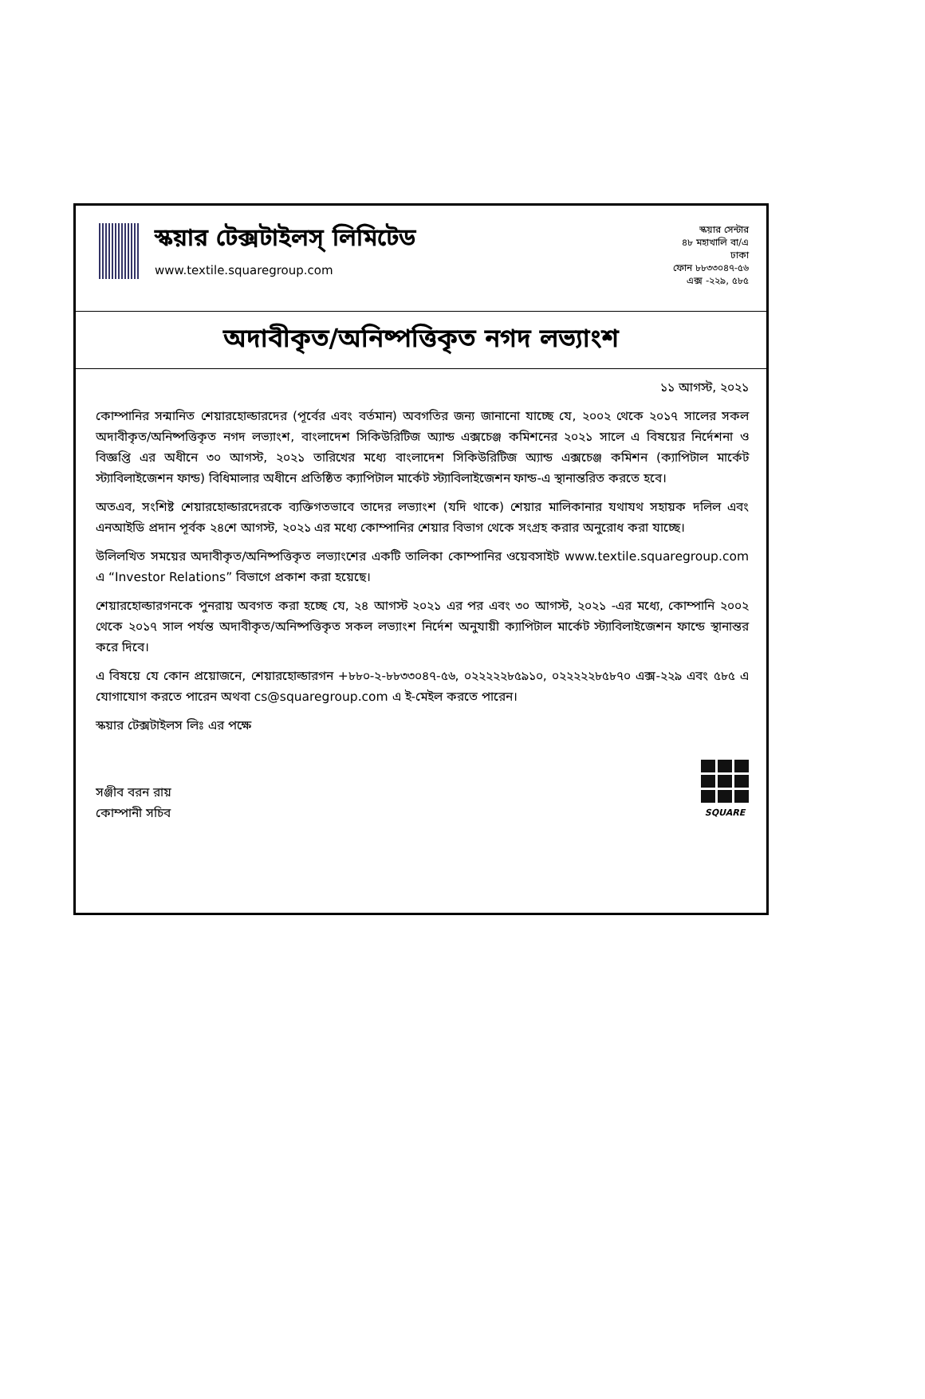স্কয়ার টেক্সটাইলস্ লিমিটেড
www.textile.squaregroup.com
স্কয়ার সেন্টার
৪৮ মহাখালি বা/এ
ঢাকা
ফোন ৮৮৩৩০৪৭-৫৬
এক্স -২২৯, ৫৮৫
অদাবীকৃত/অনিষ্পত্তিকৃত নগদ লভ্যাংশ
১১ আগস্ট, ২০২১
কোম্পানির সন্মানিত শেয়ারহোল্ডারদের (পূর্বের এবং বর্তমান) অবগতির জন্য জানানো যাচ্ছে যে, ২০০২ থেকে ২০১৭ সালের সকল অদাবীকৃত/অনিষ্পত্তিকৃত নগদ লভ্যাংশ, বাংলাদেশ সিকিউরিটিজ অ্যান্ড এক্সচেঞ্জ কমিশনের ২০২১ সালে এ বিষয়ের নির্দেশনা ও বিজ্ঞপ্তি এর অধীনে ৩০ আগস্ট, ২০২১ তারিখের মধ্যে বাংলাদেশ সিকিউরিটিজ অ্যান্ড এক্সচেঞ্জ কমিশন (ক্যাপিটাল মার্কেট স্ট্যাবিলাইজেশন ফান্ড) বিধিমালার অধীনে প্রতিষ্ঠিত ক্যাপিটাল মার্কেট স্ট্যাবিলাইজেশন ফান্ড-এ স্থানান্তরিত করতে হবে।
অতএব, সংশিষ্ট শেয়ারহোল্ডারদেরকে ব্যক্তিগতভাবে তাদের লভ্যাংশ (যদি থাকে) শেয়ার মালিকানার যথাযথ সহায়ক দলিল এবং এনআইডি প্রদান পূর্বক ২৪শে আগস্ট, ২০২১ এর মধ্যে কোম্পানির শেয়ার বিভাগ থেকে সংগ্রহ করার অনুরোধ করা যাচ্ছে।
উলিলখিত সময়ের অদাবীকৃত/অনিষ্পত্তিকৃত লভ্যাংশের একটি তালিকা কোম্পানির ওয়েবসাইট www.textile.squaregroup.com এ “Investor Relations” বিভাগে প্রকাশ করা হয়েছে।
শেয়ারহোল্ডারগনকে পুনরায় অবগত করা হচ্ছে যে, ২৪ আগস্ট ২০২১ এর পর এবং ৩০ আগস্ট, ২০২১ -এর মধ্যে, কোম্পানি ২০০২ থেকে ২০১৭ সাল পর্যন্ত অদাবীকৃত/অনিষ্পত্তিকৃত সকল লভ্যাংশ নির্দেশ অনুযায়ী ক্যাপিটাল মার্কেট স্ট্যাবিলাইজেশন ফান্ডে স্থানান্তর করে দিবে।
এ বিষয়ে যে কোন প্রয়োজনে, শেয়ারহোল্ডারগন +৮৮০-২-৮৮৩৩০৪৭-৫৬, ০২২২২২৮৫৯১০, ০২২২২২৮৫৮৭০ এক্স-২২৯ এবং ৫৮৫ এ যোগাযোগ করতে পারেন অথবা cs@squaregroup.com এ ই-মেইল করতে পারেন।
স্কয়ার টেক্সটাইলস লিঃ এর পক্ষে
সঞ্জীব বরন রায়
কোম্পানী সচিব
SQUARE